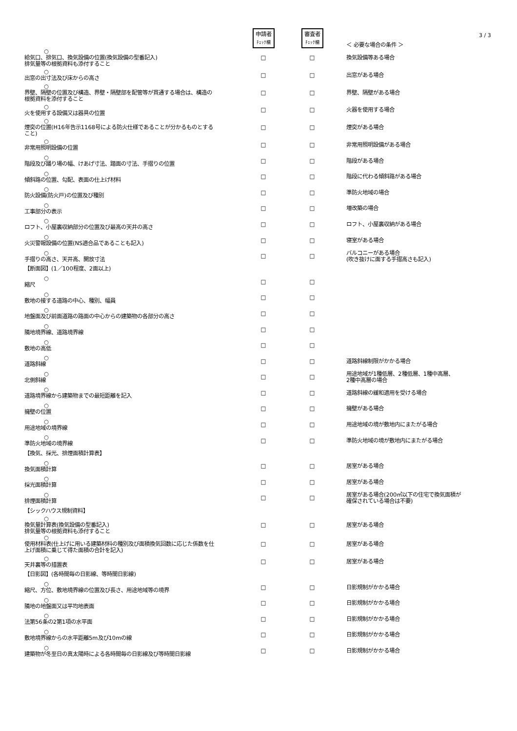3 / 3
| | 申請者 ﾁｪｯｸ欄 | 審査者 ﾁｪｯｸ欄 | ＜ 必要な場合の条件 ＞ |
| ○ 給気口、排気口、換気設備の位置(換気設備の型番記入) 排気量等の根拠資料も添付すること | □ | □ | 換気設備等ある場合 |
| ○ 出窓の出寸法及び床からの高さ | □ | □ | 出窓がある場合 |
| ○ 界壁、隔壁の位置及び構造、界壁・隔壁部を配管等が貫通する場合は、構造の根拠資料を添付すること | □ | □ | 界壁、隔壁がある場合 |
| ○ 火を使用する設備又は器具の位置 | □ | □ | 火器を使用する場合 |
| ○ 煙突の位置(H16年告示1168号による防火仕様であることが分かるものとすること) | □ | □ | 煙突がある場合 |
| ○ 非常用照明設備の位置 | □ | □ | 非常用照明設備がある場合 |
| ○ 階段及び踊り場の幅、けあげ寸法、踏面の寸法、手摺りの位置 | □ | □ | 階段がある場合 |
| ○ 傾斜路の位置、勾配、表面の仕上げ材料 | □ | □ | 階段に代わる傾斜路がある場合 |
| ○ 防火設備(防火戸)の位置及び種別 | □ | □ | 準防火地域の場合 |
| ○ 工事部分の表示 | □ | □ | 増改築の場合 |
| ○ ロフト、小屋裏収納部分の位置及び最高の天井の高さ | □ | □ | ロフト、小屋裏収納がある場合 |
| ○ 火災警報設備の位置(NS適合品であることも記入) | □ | □ | 寝室がある場合 |
| ○ 手摺りの高さ、天井高、開放寸法 | □ | □ | バルコニーがある場合 (吹き抜けに面する手摺高さも記入) |
| 【断面図】(1／100程度、2面以上) | | | |
| ○ 縮尺 | □ | □ | |
| ○ 敷地の接する道路の中心、種別、幅員 | □ | □ | |
| ○ 地盤面及び前面道路の路面の中心からの建築物の各部分の高さ | □ | □ | |
| ○ 隣地境界線、道路境界線 | □ | □ | |
| ○ 敷地の高低 | □ | □ | |
| ○ 道路斜線 | □ | □ | 道路斜線制限がかかる場合 |
| ○ 北側斜線 | □ | □ | 用途地域が1種低層、2種低層、1種中高層、 2種中高層の場合 |
| ○ 道路境界線から建築物までの最短距離を記入 | □ | □ | 道路斜線の緩和適用を受ける場合 |
| ○ 擁壁の位置 | □ | □ | 擁壁がある場合 |
| ○ 用途地域の境界線 | □ | □ | 用途地域の境が敷地内にまたがる場合 |
| ○ 準防火地域の境界線 | □ | □ | 準防火地域の境が敷地内にまたがる場合 |
| 【換気、採光、排煙面積計算表】 | | | |
| ○ 換気面積計算 | □ | □ | 居室がある場合 |
| ○ 採光面積計算 | □ | □ | 居室がある場合 |
| ○ 排煙面積計算 | □ | □ | 居室がある場合(200㎡以下の住宅で換気面積が 確保されている場合は不要) |
| 【シックハウス規制資料】 | | | |
| ○ 換気量計算表(換気設備の型番記入) 排気量等の根拠資料も添付すること | □ | □ | 居室がある場合 |
| ○ 使用材料表(仕上げに用いる建築材料の種別及び面積換気回数に応じた係数を仕上げ面積に乗じて得た面積の合計を記入) | □ | □ | 居室がある場合 |
| ○ 天井裏等の措置表 | □ | □ | 居室がある場合 |
| 【日影図】(各時間毎の日影線、等時間日影線) | | | |
| ○ 縮尺、方位、敷地境界線の位置及び長さ、用途地域等の境界 | □ | □ | 日影規制がかかる場合 |
| ○ 隣地の地盤面又は平均地表面 | □ | □ | 日影規制がかかる場合 |
| ○ 法第56条の2第1項の水平面 | □ | □ | 日影規制がかかる場合 |
| ○ 敷地境界線からの水平距離5m及び10mの線 | □ | □ | 日影規制がかかる場合 |
| ○ 建築物が冬至日の真太陽時による各時間毎の日影線及び等時間日影線 | □ | □ | 日影規制がかかる場合 |